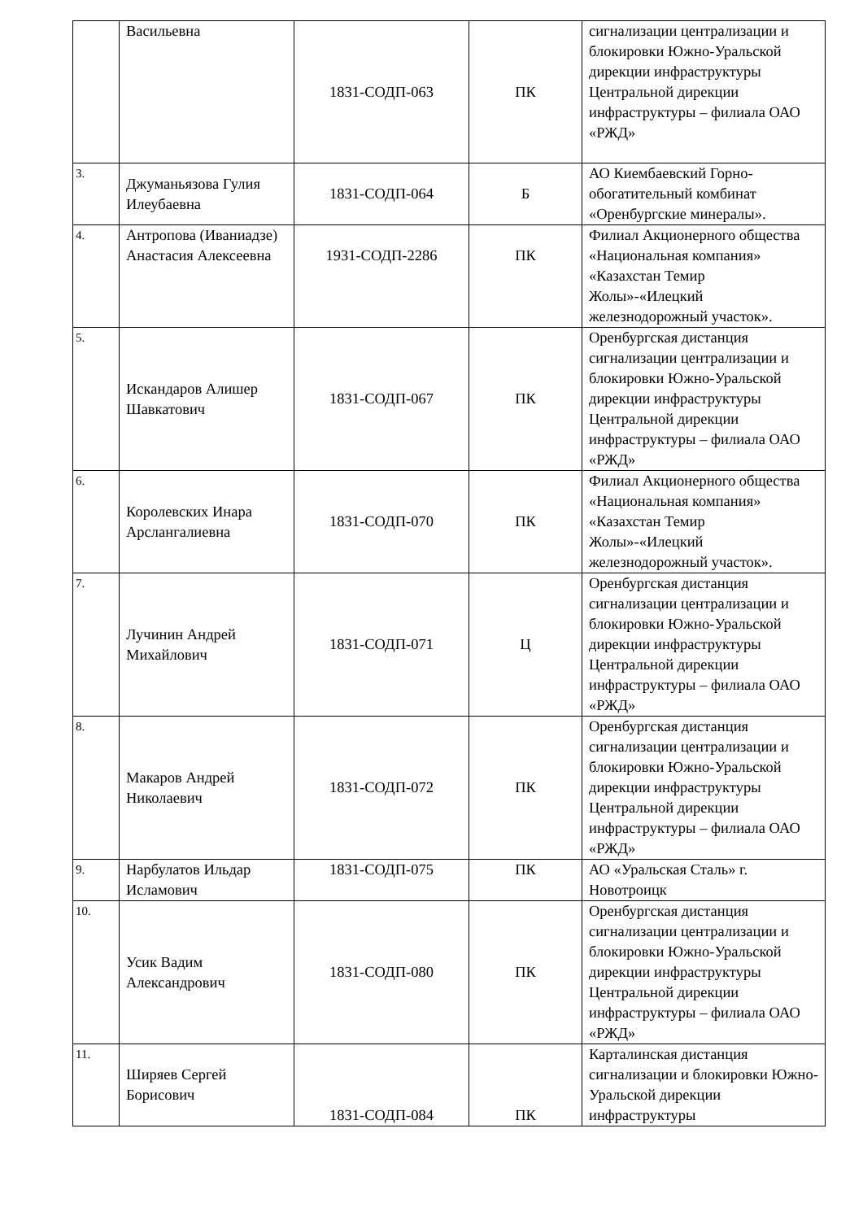| | Васильевна | 1831-СОДП-063 | ПК | сигнализации централизации и блокировки Южно-Уральской дирекции инфраструктуры Центральной дирекции инфраструктуры – филиала ОАО «РЖД» |
| 3. | Джуманьязова Гулия Илеубаевна | 1831-СОДП-064 | Б | АО Киембаевский Горно-обогатительный комбинат «Оренбургские минералы». |
| 4. | Антропова (Иваниадзе) Анастасия Алексеевна | 1931-СОДП-2286 | ПК | Филиал Акционерного общества «Национальная компания» «Казахстан Темир Жолы»-«Илецкий железнодорожный участок». |
| 5. | Искандаров Алишер Шавкатович | 1831-СОДП-067 | ПК | Оренбургская дистанция сигнализации централизации и блокировки Южно-Уральской дирекции инфраструктуры Центральной дирекции инфраструктуры – филиала ОАО «РЖД» |
| 6. | Королевских Инара Арслангалиевна | 1831-СОДП-070 | ПК | Филиал Акционерного общества «Национальная компания» «Казахстан Темир Жолы»-«Илецкий железнодорожный участок». |
| 7. | Лучинин Андрей Михайлович | 1831-СОДП-071 | Ц | Оренбургская дистанция сигнализации централизации и блокировки Южно-Уральской дирекции инфраструктуры Центральной дирекции инфраструктуры – филиала ОАО «РЖД» |
| 8. | Макаров Андрей Николаевич | 1831-СОДП-072 | ПК | Оренбургская дистанция сигнализации централизации и блокировки Южно-Уральской дирекции инфраструктуры Центральной дирекции инфраструктуры – филиала ОАО «РЖД» |
| 9. | Нарбулатов Ильдар Исламович | 1831-СОДП-075 | ПК | АО «Уральская Сталь» г. Новотроицк |
| 10. | Усик Вадим Александрович | 1831-СОДП-080 | ПК | Оренбургская дистанция сигнализации централизации и блокировки Южно-Уральской дирекции инфраструктуры Центральной дирекции инфраструктуры – филиала ОАО «РЖД» |
| 11. | Ширяев Сергей Борисович | 1831-СОДП-084 | ПК | Карталинская дистанция сигнализации и блокировки Южно-Уральской дирекции инфраструктуры |